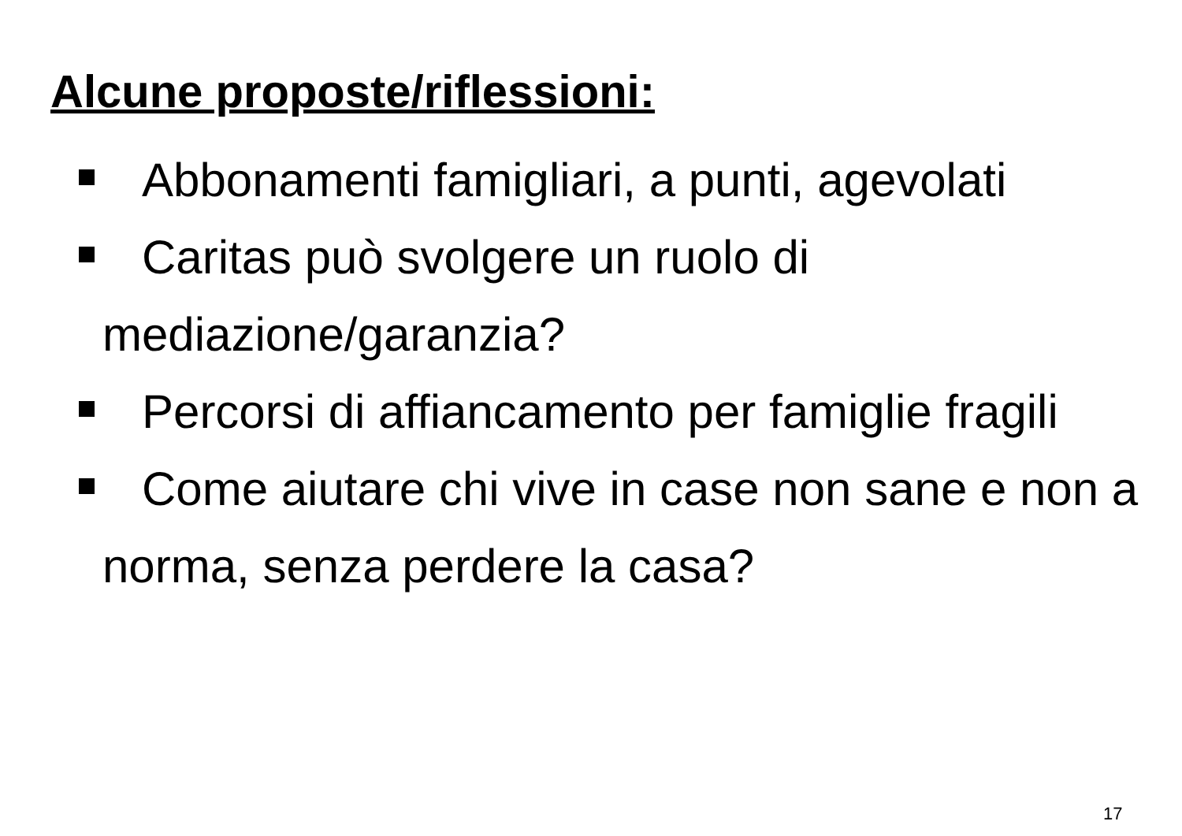Alcune proposte/riflessioni:
Abbonamenti famigliari, a punti, agevolati
Caritas può svolgere un ruolo di mediazione/garanzia?
Percorsi di affiancamento per famiglie fragili
Come aiutare chi vive in case non sane e non a norma, senza perdere la casa?
17